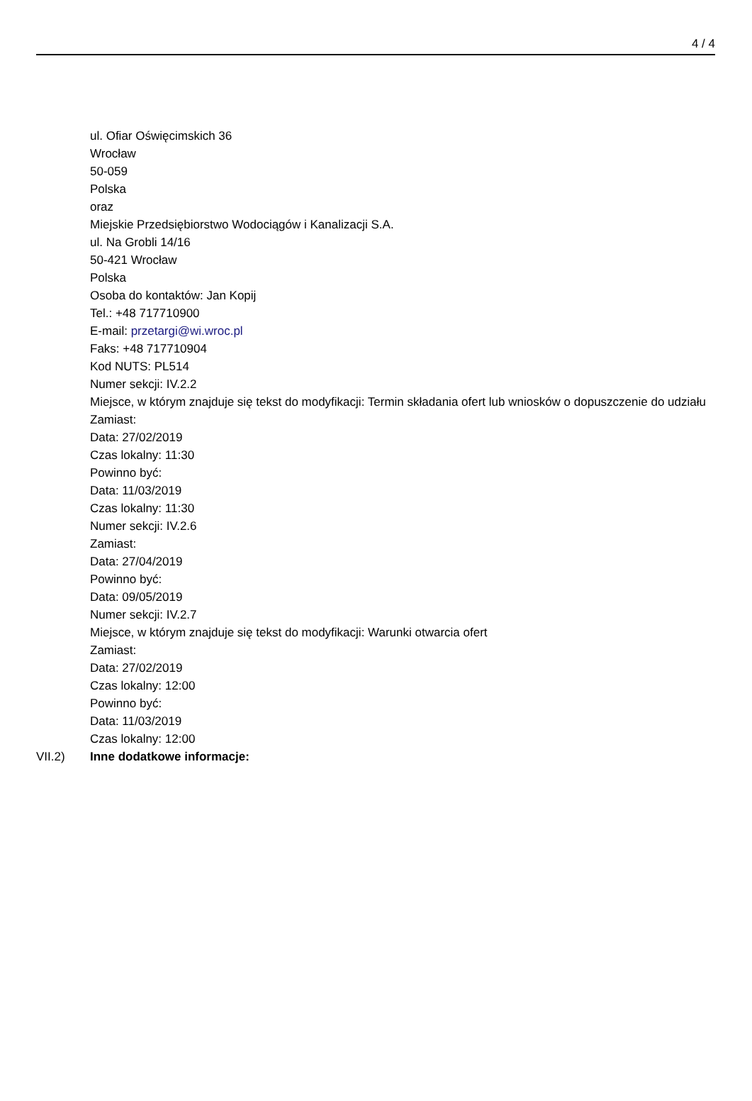4 / 4
ul. Ofiar Oświęcimskich 36
Wrocław
50-059
Polska
oraz
Miejskie Przedsiębiorstwo Wodociągów i Kanalizacji S.A.
ul. Na Grobli 14/16
50-421 Wrocław
Polska
Osoba do kontaktów: Jan Kopij
Tel.: +48 717710900
E-mail: przetargi@wi.wroc.pl
Faks: +48 717710904
Kod NUTS: PL514
Numer sekcji: IV.2.2
Miejsce, w którym znajduje się tekst do modyfikacji: Termin składania ofert lub wniosków o dopuszczenie do udziału
Zamiast:
Data: 27/02/2019
Czas lokalny: 11:30
Powinno być:
Data: 11/03/2019
Czas lokalny: 11:30
Numer sekcji: IV.2.6
Zamiast:
Data: 27/04/2019
Powinno być:
Data: 09/05/2019
Numer sekcji: IV.2.7
Miejsce, w którym znajduje się tekst do modyfikacji: Warunki otwarcia ofert
Zamiast:
Data: 27/02/2019
Czas lokalny: 12:00
Powinno być:
Data: 11/03/2019
Czas lokalny: 12:00
VII.2) Inne dodatkowe informacje: